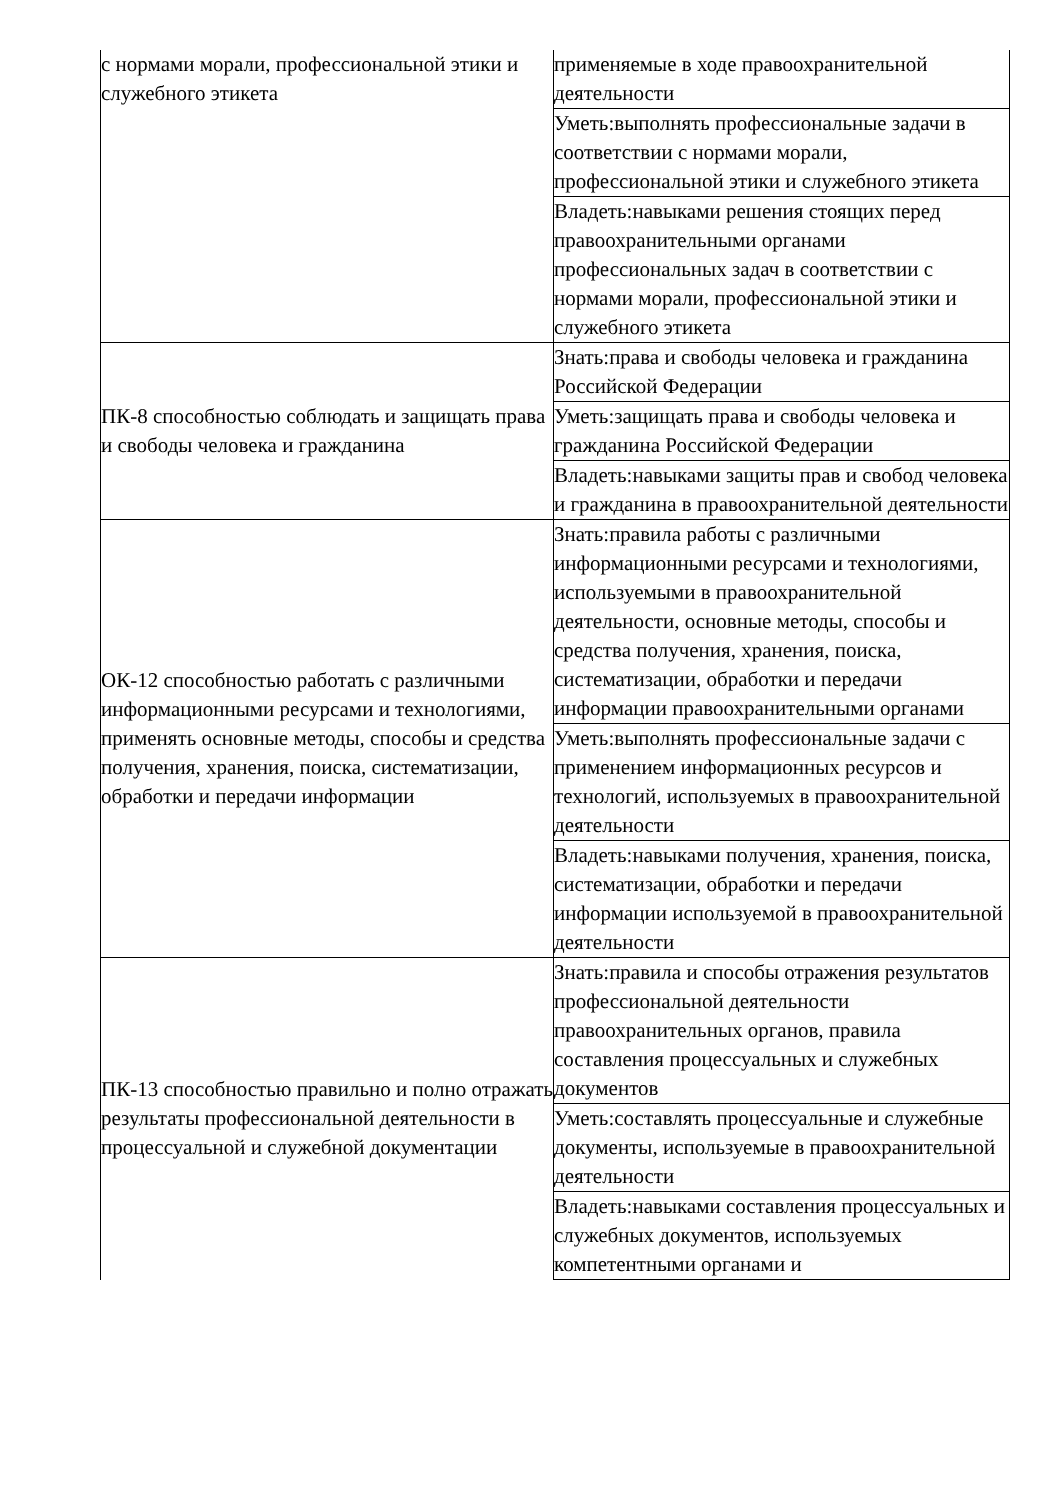| с нормами морали, профессиональной этики и служебного этикета | применяемые в ходе правоохранительной деятельности |
| | Уметь:выполнять профессиональные задачи в соответствии с нормами морали, профессиональной этики и служебного этикета |
| | Владеть:навыками решения стоящих перед правоохранительными органами профессиональных задач в соответствии с нормами морали, профессиональной этики и служебного этикета |
| ПК-8 способностью соблюдать и защищать права и свободы человека и гражданина | Знать:права и свободы человека и гражданина Российской Федерации |
| | Уметь:защищать права и свободы человека и гражданина Российской Федерации |
| | Владеть:навыками защиты прав и свобод человека и гражданина в правоохранительной деятельности |
| ОК-12 способностью работать с различными информационными ресурсами и технологиями, применять основные методы, способы и средства получения, хранения, поиска, систематизации, обработки и передачи информации | Знать:правила работы с различными информационными ресурсами и технологиями, используемыми в правоохранительной деятельности, основные методы, способы и средства получения, хранения, поиска, систематизации, обработки и передачи информации правоохранительными органами |
| | Уметь:выполнять профессиональные задачи с применением информационных ресурсов и технологий, используемых в правоохранительной деятельности |
| | Владеть:навыками получения, хранения, поиска, систематизации, обработки и передачи информации используемой в правоохранительной деятельности |
| ПК-13 способностью правильно и полно отражать результаты профессиональной деятельности в процессуальной и служебной документации | Знать:правила и способы отражения результатов профессиональной деятельности правоохранительных органов, правила составления процессуальных и служебных документов |
| | Уметь:составлять процессуальные и служебные документы, используемые в правоохранительной деятельности |
| | Владеть:навыками составления процессуальных и служебных документов, используемых компетентными органами и |